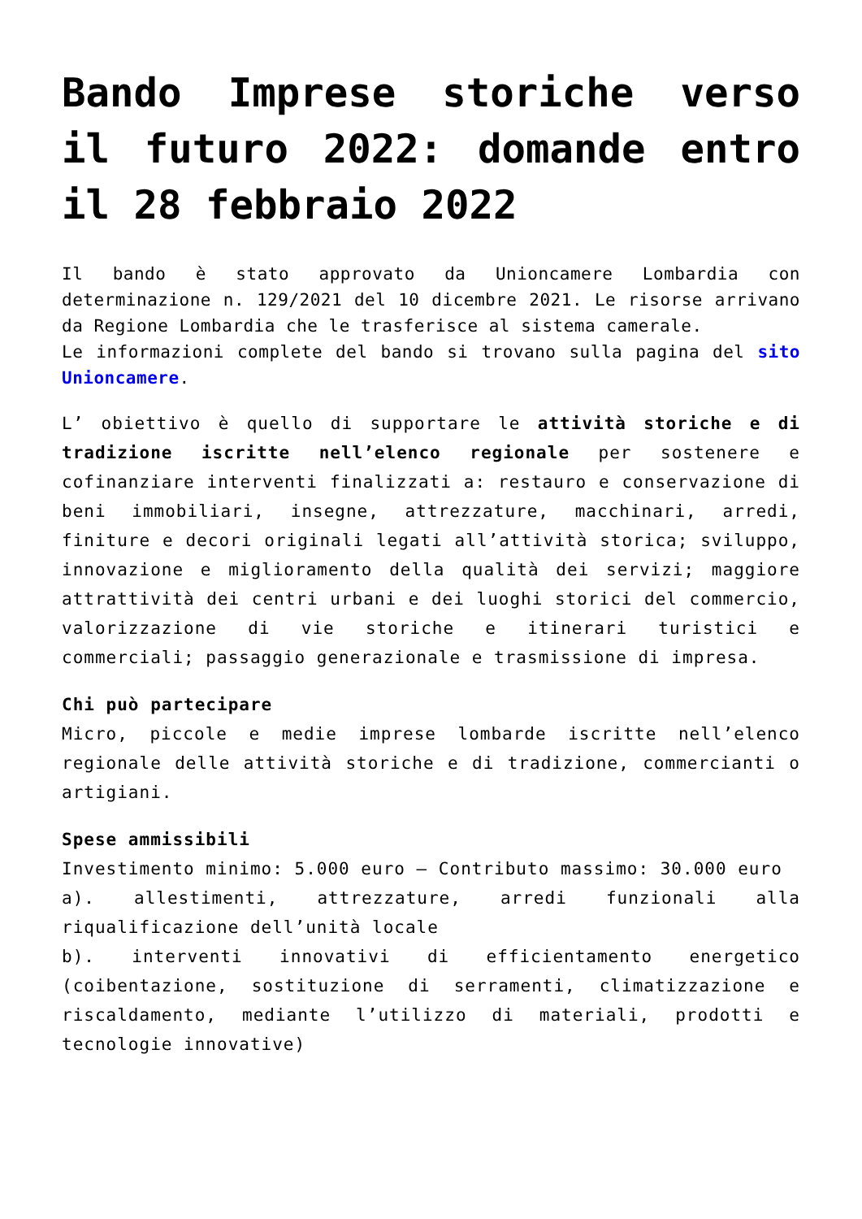Bando Imprese storiche verso il futuro 2022: domande entro il 28 febbraio 2022
Il bando è stato approvato da Unioncamere Lombardia con determinazione n. 129/2021 del 10 dicembre 2021. Le risorse arrivano da Regione Lombardia che le trasferisce al sistema camerale.
Le informazioni complete del bando si trovano sulla pagina del sito Unioncamere.
L’ obiettivo è quello di supportare le attività storiche e di tradizione iscritte nell’elenco regionale per sostenere e cofinanziare interventi finalizzati a: restauro e conservazione di beni immobiliari, insegne, attrezzature, macchinari, arredi, finiture e decori originali legati all’attività storica; sviluppo, innovazione e miglioramento della qualità dei servizi; maggiore attrattività dei centri urbani e dei luoghi storici del commercio, valorizzazione di vie storiche e itinerari turistici e commerciali; passaggio generazionale e trasmissione di impresa.
Chi può partecipare
Micro, piccole e medie imprese lombarde iscritte nell’elenco regionale delle attività storiche e di tradizione, commercianti o artigiani.
Spese ammissibili
Investimento minimo: 5.000 euro – Contributo massimo: 30.000 euro
a). allestimenti, attrezzature, arredi funzionali alla riqualificazione dell’unità locale
b). interventi innovativi di efficientamento energetico (coibentazione, sostituzione di serramenti, climatizzazione e riscaldamento, mediante l’utilizzo di materiali, prodotti e tecnologie innovative)